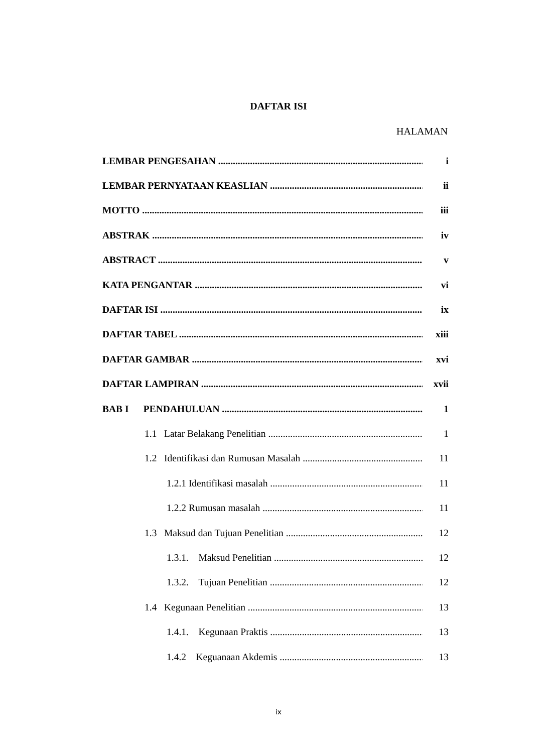DAFTAR ISI
HALAMAN
LEMBAR PENGESAHAN i
LEMBAR PERNYATAAN KEASLIAN ii
MOTTO iii
ABSTRAK iv
ABSTRACT v
KATA PENGANTAR vi
DAFTAR ISI ix
DAFTAR TABEL xiii
DAFTAR GAMBAR xvi
DAFTAR LAMPIRAN xvii
BAB I PENDAHULUAN 1
1.1 Latar Belakang Penelitian 1
1.2 Identifikasi dan Rumusan Masalah 11
1.2.1 Identifikasi masalah 11
1.2.2 Rumusan masalah 11
1.3 Maksud dan Tujuan Penelitian 12
1.3.1. Maksud Penelitian 12
1.3.2. Tujuan Penelitian 12
1.4 Kegunaan Penelitian 13
1.4.1. Kegunaan Praktis 13
1.4.2 Keguanaan Akdemis 13
ix